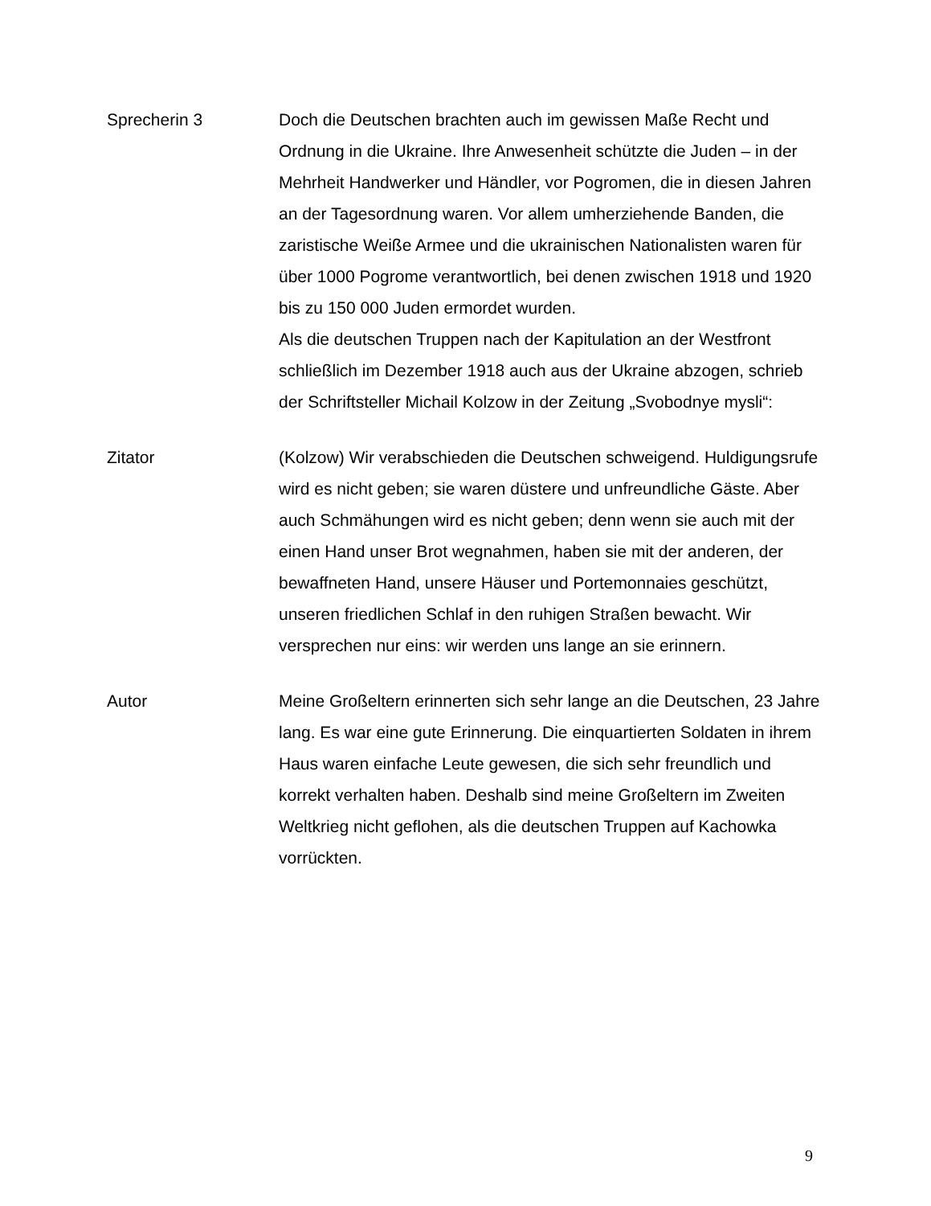Sprecherin 3 Doch die Deutschen brachten auch im gewissen Maße Recht und Ordnung in die Ukraine. Ihre Anwesenheit schützte die Juden – in der Mehrheit Handwerker und Händler, vor Pogromen, die in diesen Jahren an der Tagesordnung waren. Vor allem umherziehende Banden, die zaristische Weiße Armee und die ukrainischen Nationalisten waren für über 1000 Pogrome verantwortlich, bei denen zwischen 1918 und 1920 bis zu 150 000 Juden ermordet wurden.
Als die deutschen Truppen nach der Kapitulation an der Westfront schließlich im Dezember 1918 auch aus der Ukraine abzogen, schrieb der Schriftsteller Michail Kolzow in der Zeitung „Svobodnye mysli“:
Zitator (Kolzow) Wir verabschieden die Deutschen schweigend. Huldigungsrufe wird es nicht geben; sie waren düstere und unfreundliche Gäste. Aber auch Schmähungen wird es nicht geben; denn wenn sie auch mit der einen Hand unser Brot wegnahmen, haben sie mit der anderen, der bewaffneten Hand, unsere Häuser und Portemonnaies geschützt, unseren friedlichen Schlaf in den ruhigen Straßen bewacht. Wir versprechen nur eins: wir werden uns lange an sie erinnern.
Autor Meine Großeltern erinnerten sich sehr lange an die Deutschen, 23 Jahre lang. Es war eine gute Erinnerung. Die einquartierten Soldaten in ihrem Haus waren einfache Leute gewesen, die sich sehr freundlich und korrekt verhalten haben. Deshalb sind meine Großeltern im Zweiten Weltkrieg nicht geflohen, als die deutschen Truppen auf Kachowka vorrückten.
9